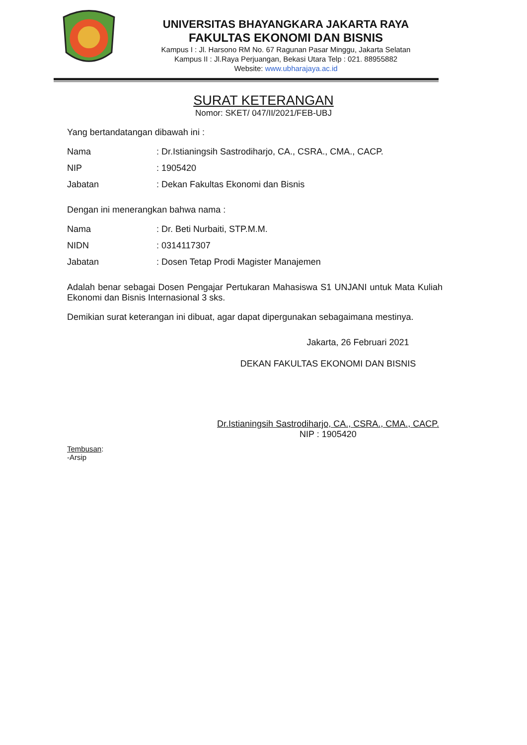UNIVERSITAS BHAYANGKARA JAKARTA RAYA
FAKULTAS EKONOMI DAN BISNIS
Kampus I : Jl. Harsono RM No. 67 Ragunan Pasar Minggu, Jakarta Selatan
Kampus II : Jl.Raya Perjuangan, Bekasi Utara Telp : 021. 88955882
Website: www.ubharajaya.ac.id
SURAT KETERANGAN
Nomor: SKET/ 047/II/2021/FEB-UBJ
Yang bertandatangan dibawah ini :
Nama: Dr.Istianingsih Sastrodiharjo, CA., CSRA., CMA., CACP.
NIP: 1905420
Jabatan: Dekan Fakultas Ekonomi dan Bisnis
Dengan ini menerangkan bahwa nama :
Nama: Dr. Beti Nurbaiti, STP.M.M.
NIDN: 0314117307
Jabatan: Dosen Tetap Prodi Magister Manajemen
Adalah benar sebagai Dosen Pengajar Pertukaran Mahasiswa S1 UNJANI untuk Mata Kuliah Ekonomi dan Bisnis Internasional 3 sks.
Demikian surat keterangan ini dibuat, agar dapat dipergunakan sebagaimana mestinya.
Jakarta, 26 Februari 2021
DEKAN FAKULTAS EKONOMI DAN BISNIS
Dr.Istianingsih Sastrodiharjo, CA., CSRA., CMA., CACP.
NIP : 1905420
Tembusan:
-Arsip